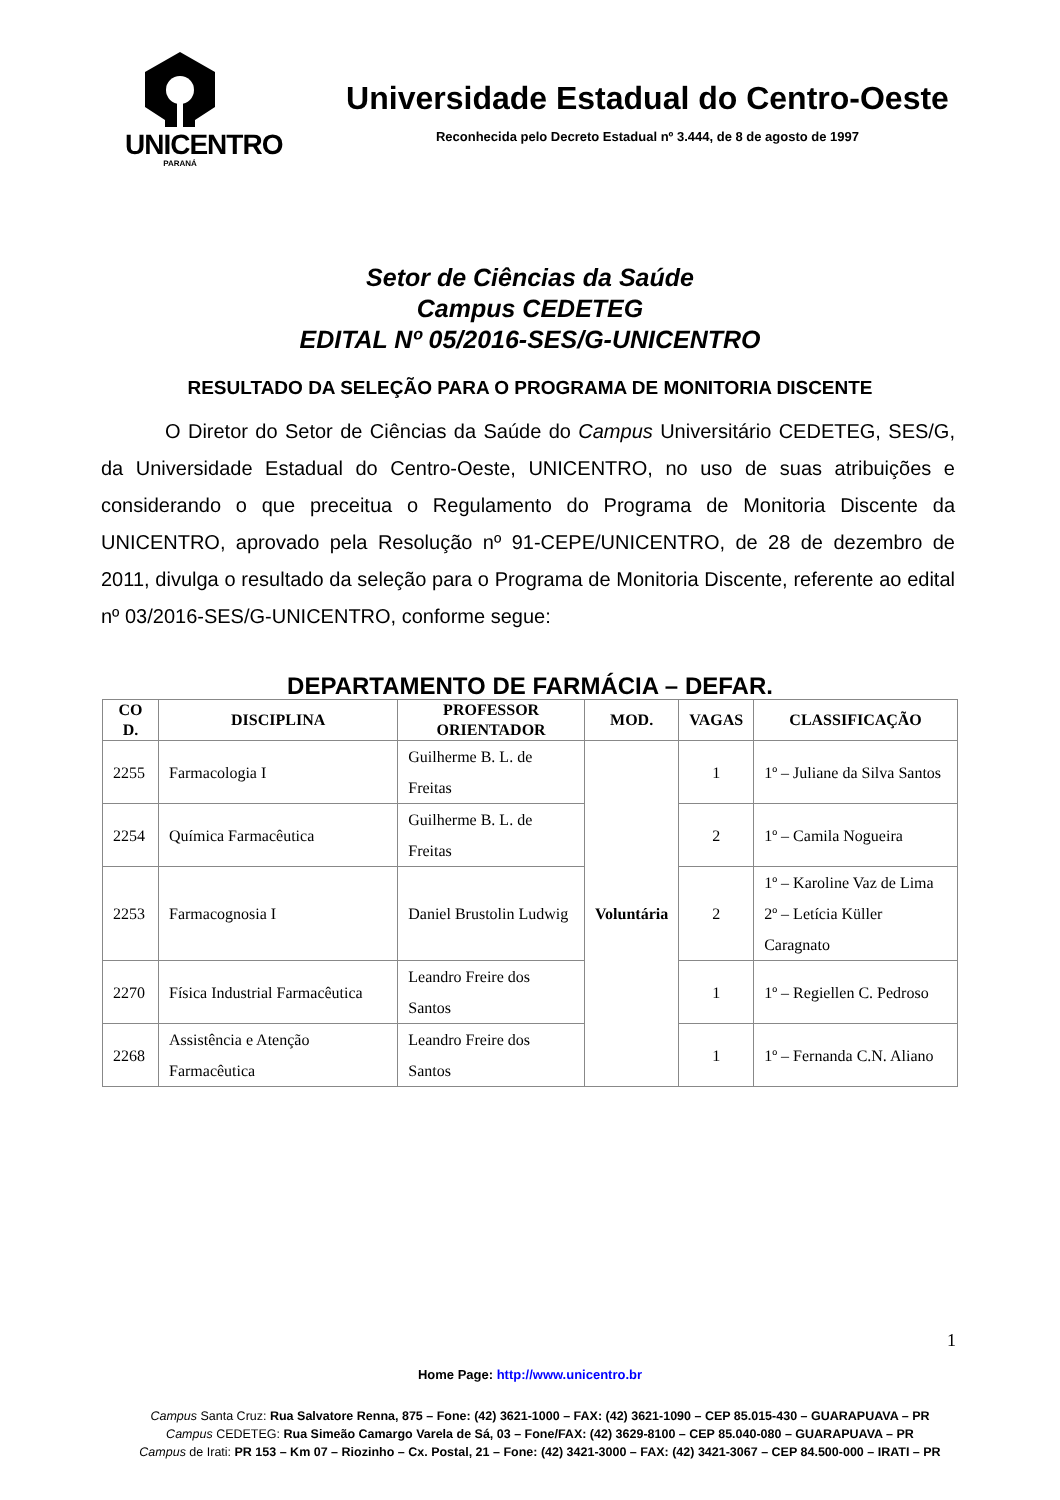UNICENTRO
PARANÁ
Universidade Estadual do Centro-Oeste
Reconhecida pelo Decreto Estadual nº 3.444, de 8 de agosto de 1997
Setor de Ciências da Saúde
Campus CEDETEG
EDITAL Nº 05/2016-SES/G-UNICENTRO
RESULTADO DA SELEÇÃO PARA O PROGRAMA DE MONITORIA DISCENTE
O Diretor do Setor de Ciências da Saúde do Campus Universitário CEDETEG, SES/G, da Universidade Estadual do Centro-Oeste, UNICENTRO, no uso de suas atribuições e considerando o que preceitua o Regulamento do Programa de Monitoria Discente da UNICENTRO, aprovado pela Resolução nº 91-CEPE/UNICENTRO, de 28 de dezembro de 2011, divulga o resultado da seleção para o Programa de Monitoria Discente, referente ao edital nº 03/2016-SES/G-UNICENTRO, conforme segue:
DEPARTAMENTO DE FARMÁCIA – DEFAR.
| CO D. | DISCIPLINA | PROFESSOR ORIENTADOR | MOD. | VAGAS | CLASSIFICAÇÃO |
| --- | --- | --- | --- | --- | --- |
| 2255 | Farmacologia I | Guilherme B. L. de Freitas | Voluntária | 1 | 1º – Juliane da Silva Santos |
| 2254 | Química Farmacêutica | Guilherme B. L. de Freitas | | 2 | 1º – Camila Nogueira |
| 2253 | Farmacognosia I | Daniel Brustolin Ludwig | | 2 | 1º – Karoline Vaz de Lima 2º – Letícia Küller Caragnato |
| 2270 | Física Industrial Farmacêutica | Leandro Freire dos Santos | | 1 | 1º – Regiellen C. Pedroso |
| 2268 | Assistência e Atenção Farmacêutica | Leandro Freire dos Santos | | 1 | 1º – Fernanda C.N. Aliano |
1
Home Page: http://www.unicentro.br
Campus Santa Cruz: Rua Salvatore Renna, 875 – Fone: (42) 3621-1000 – FAX: (42) 3621-1090 – CEP 85.015-430 – GUARAPUAVA – PR
Campus CEDETEG: Rua Simeão Camargo Varela de Sá, 03 – Fone/FAX: (42) 3629-8100 – CEP 85.040-080 – GUARAPUAVA – PR
Campus de Irati: PR 153 – Km 07 – Riozinho – Cx. Postal, 21 – Fone: (42) 3421-3000 – FAX: (42) 3421-3067 – CEP 84.500-000 – IRATI – PR